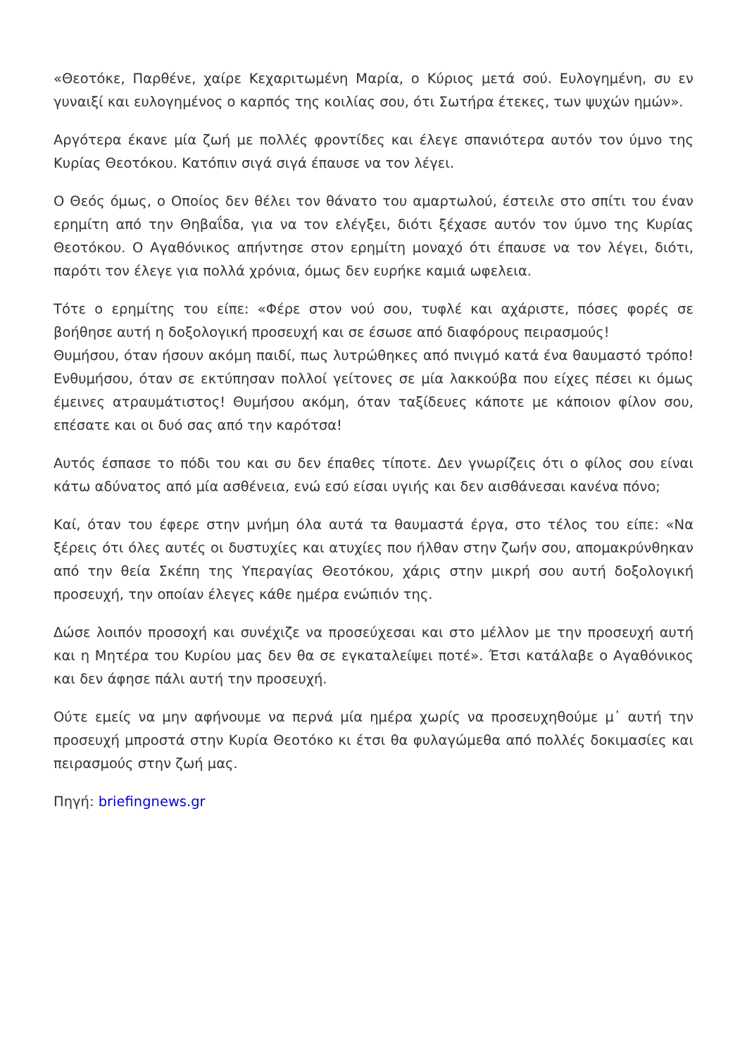«Θεοτόκε, Παρθένε, χαίρε Κεχαριτωμένη Μαρία, ο Κύριος μετά σού. Ευλογημένη, συ εν γυναιξί και ευλογημένος ο καρπός της κοιλίας σου, ότι Σωτήρα έτεκες, των ψυχών ημών».
Αργότερα έκανε μία ζωή με πολλές φροντίδες και έλεγε σπανιότερα αυτόν τον ύμνο της Κυρίας Θεοτόκου. Κατόπιν σιγά σιγά έπαυσε να τον λέγει.
Ο Θεός όμως, ο Οποίος δεν θέλει τον θάνατο του αμαρτωλού, έστειλε στο σπίτι του έναν ερημίτη από την Θηβαΐδα, για να τον ελέγξει, διότι ξέχασε αυτόν τον ύμνο της Κυρίας Θεοτόκου. Ο Αγαθόνικος απήντησε στον ερημίτη μοναχό ότι έπαυσε να τον λέγει, διότι, παρότι τον έλεγε για πολλά χρόνια, όμως δεν ευρήκε καμιά ωφελεια.
Τότε ο ερημίτης του είπε: «Φέρε στον νού σου, τυφλέ και αχάριστε, πόσες φορές σε βοήθησε αυτή η δοξολογική προσευχή και σε έσωσε από διαφόρους πειρασμούς!
Θυμήσου, όταν ήσουν ακόμη παιδί, πως λυτρώθηκες από πνιγμό κατά ένα θαυμαστό τρόπο! Ενθυμήσου, όταν σε εκτύπησαν πολλοί γείτονες σε μία λακκούβα που είχες πέσει κι όμως έμεινες ατραυμάτιστος! Θυμήσου ακόμη, όταν ταξίδευες κάποτε με κάποιον φίλον σου, επέσατε και οι δυό σας από την καρότσα!
Αυτός έσπασε το πόδι του και συ δεν έπαθες τίποτε. Δεν γνωρίζεις ότι ο φίλος σου είναι κάτω αδύνατος από μία ασθένεια, ενώ εσύ είσαι υγιής και δεν αισθάνεσαι κανένα πόνο;
Καί, όταν του έφερε στην μνήμη όλα αυτά τα θαυμαστά έργα, στο τέλος του είπε: «Να ξέρεις ότι όλες αυτές οι δυστυχίες και ατυχίες που ήλθαν στην ζωήν σου, απομακρύνθηκαν από την θεία Σκέπη της Υπεραγίας Θεοτόκου, χάρις στην μικρή σου αυτή δοξολογική προσευχή, την οποίαν έλεγες κάθε ημέρα ενώπιόν της.
Δώσε λοιπόν προσοχή και συνέχιζε να προσεύχεσαι και στο μέλλον με την προσευχή αυτή και η Μητέρα του Κυρίου μας δεν θα σε εγκαταλείψει ποτέ». Έτσι κατάλαβε ο Αγαθόνικος και δεν άφησε πάλι αυτή την προσευχή.
Ούτε εμείς να μην αφήνουμε να περνά μία ημέρα χωρίς να προσευχηθούμε μ᾽ αυτή την προσευχή μπροστά στην Κυρία Θεοτόκο κι έτσι θα φυλαγώμεθα από πολλές δοκιμασίες και πειρασμούς στην ζωή μας.
Πηγή: briefingnews.gr